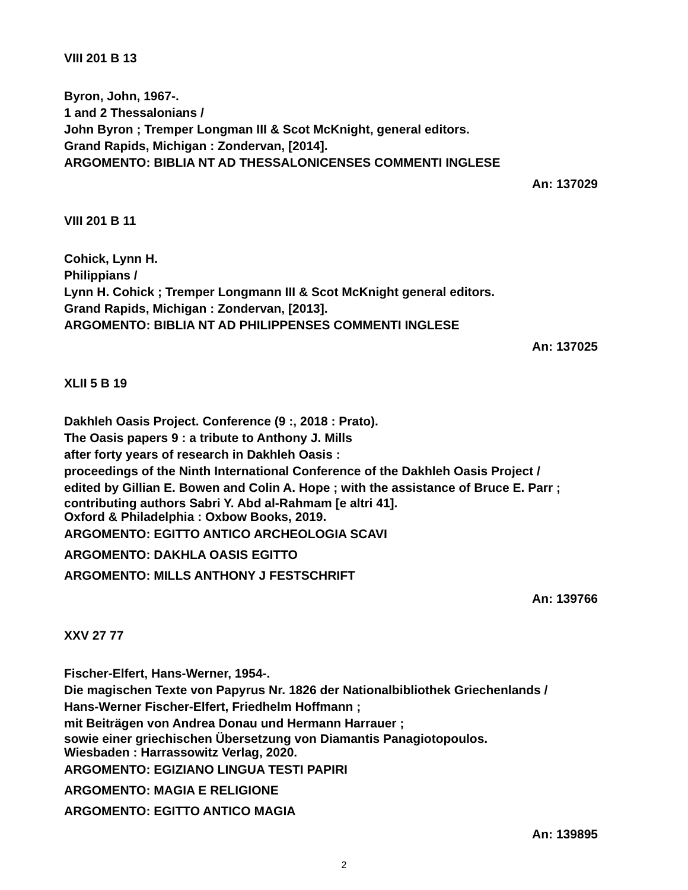VIII 201 B 13
Byron, John, 1967-.
1 and 2 Thessalonians /
John Byron ; Tremper Longman III & Scot McKnight, general editors.
Grand Rapids, Michigan : Zondervan, [2014].
ARGOMENTO: BIBLIA NT AD THESSALONICENSES COMMENTI INGLESE
An: 137029
VIII 201 B 11
Cohick, Lynn H.
Philippians /
Lynn H. Cohick ; Tremper Longmann III & Scot McKnight general editors.
Grand Rapids, Michigan : Zondervan, [2013].
ARGOMENTO: BIBLIA NT AD PHILIPPENSES COMMENTI INGLESE
An: 137025
XLII 5 B 19
Dakhleh Oasis Project. Conference (9 :, 2018 : Prato).
The Oasis papers 9 : a tribute to Anthony J. Mills
after forty years of research in Dakhleh Oasis :
proceedings of the Ninth International Conference of the Dakhleh Oasis Project /
edited by Gillian E. Bowen and Colin A. Hope ; with the assistance of Bruce E. Parr ;
contributing authors Sabri Y. Abd al-Rahmam [e altri 41].
Oxford & Philadelphia : Oxbow Books, 2019.
ARGOMENTO: EGITTO ANTICO ARCHEOLOGIA SCAVI
ARGOMENTO: DAKHLA OASIS EGITTO
ARGOMENTO: MILLS ANTHONY J FESTSCHRIFT
An: 139766
XXV 27 77
Fischer-Elfert, Hans-Werner, 1954-.
Die magischen Texte von Papyrus Nr. 1826 der Nationalbibliothek Griechenlands /
Hans-Werner Fischer-Elfert, Friedhelm Hoffmann ;
mit Beiträgen von Andrea Donau und Hermann Harrauer ;
sowie einer griechischen Übersetzung von Diamantis Panagiotopoulos.
Wiesbaden : Harrassowitz Verlag, 2020.
ARGOMENTO: EGIZIANO LINGUA TESTI PAPIRI
ARGOMENTO: MAGIA E RELIGIONE
ARGOMENTO: EGITTO ANTICO MAGIA
An: 139895
2